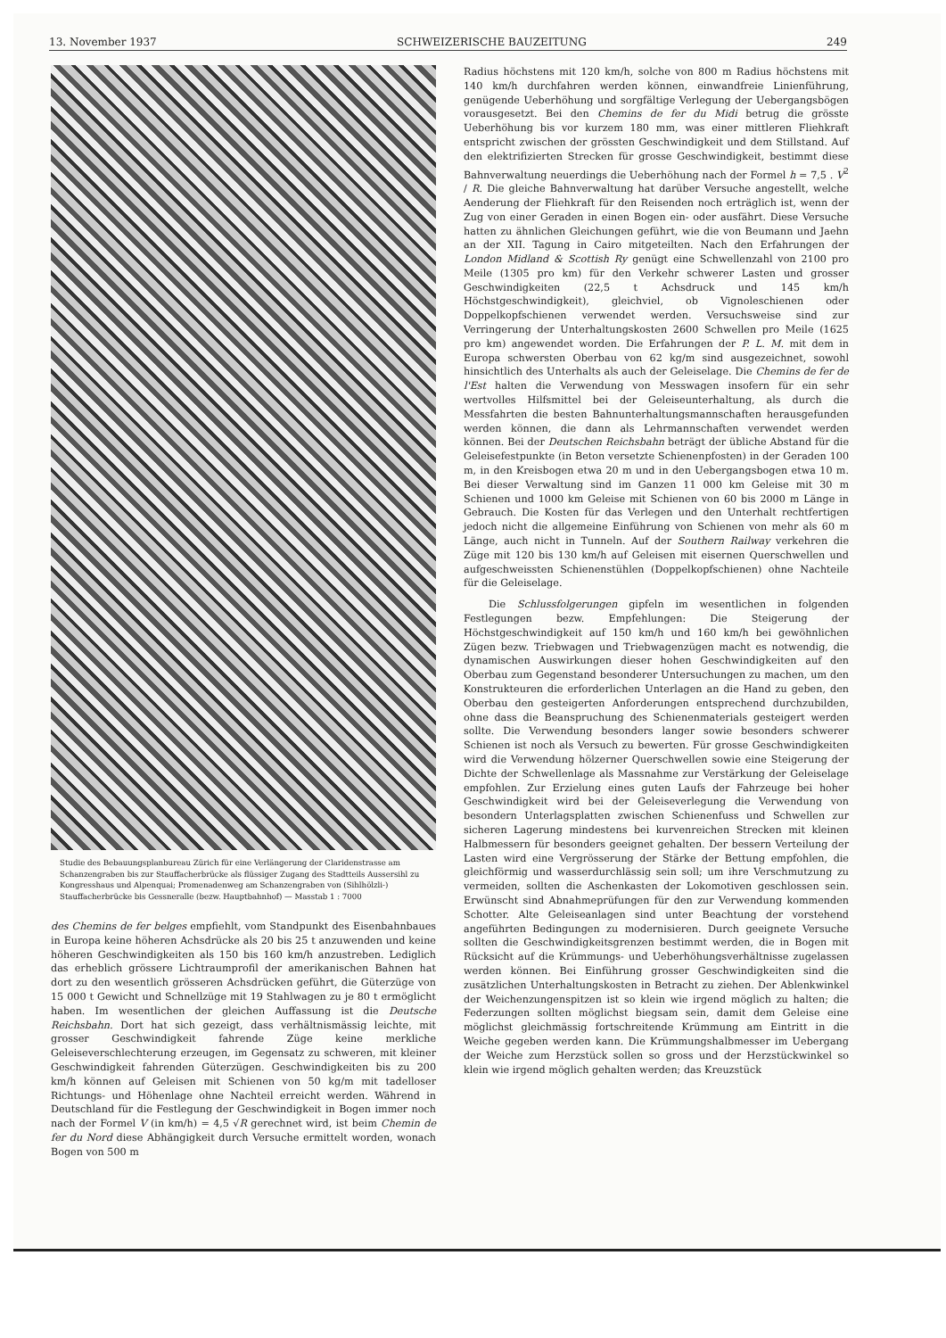13. November 1937 SCHWEIZERISCHE BAUZEITUNG 249
Studie des Bebauungsplanbureau Zürich für eine Verlängerung der Claridenstrasse am Schanzengraben bis zur Stauffacherbrücke als flüssiger Zugang des Stadtteils Aussersihl zu Kongresshaus und Alpenquai; Promenadenweg am Schanzengraben von (Sihlhölzli-) Stauffacherbrücke bis Gessneralle (bezw. Hauptbahnhof) — Masstab 1 : 7000
des Chemins de fer belges empfiehlt, vom Standpunkt des Eisenbahnbaues in Europa keine höheren Achsdrücke als 20 bis 25 t anzuwenden und keine höheren Geschwindigkeiten als 150 bis 160 km/h anzustreben. Lediglich das erheblich grössere Lichtraumprofil der amerikanischen Bahnen hat dort zu den wesentlich grösseren Achsdrücken geführt, die Güterzüge von 15 000 t Gewicht und Schnellzüge mit 19 Stahlwagen zu je 80 t ermöglicht haben. Im wesentlichen der gleichen Auffassung ist die Deutsche Reichsbahn. Dort hat sich gezeigt, dass verhältnismässig leichte, mit grosser Geschwindigkeit fahrende Züge keine merkliche Geleiseverschlechterung erzeugen, im Gegensatz zu schweren, mit kleiner Geschwindigkeit fahrenden Güterzügen. Geschwindigkeiten bis zu 200 km/h können auf Geleisen mit Schienen von 50 kg/m mit tadelloser Richtungs- und Höhenlage ohne Nachteil erreicht werden. Während in Deutschland für die Festlegung der Geschwindigkeit in Bogen immer noch nach der Formel V (in km/h) = 4,5 √R gerechnet wird, ist beim Chemin de fer du Nord diese Abhängigkeit durch Versuche ermittelt worden, wonach Bogen von 500 m
Radius höchstens mit 120 km/h, solche von 800 m Radius höchstens mit 140 km/h durchfahren werden können, einwandfreie Linienführung, genügende Ueberhöhung und sorgfältige Verlegung der Uebergangsbögen vorausgesetzt. Bei den Chemins de fer du Midi betrug die grösste Ueberhöhung bis vor kurzem 180 mm, was einer mittleren Fliehkraft entspricht zwischen der grössten Geschwindigkeit und dem Stillstand. Auf den elektrifizierten Strecken für grosse Geschwindigkeit, bestimmt diese Bahnverwaltung neuerdings die Ueberhöhung nach der Formel h = 7,5 . V<sup>2</sup> / R. Die gleiche Bahnverwaltung hat darüber Versuche angestellt, welche Aenderung der Fliehkraft für den Reisenden noch erträglich ist, wenn der Zug von einer Geraden in einen Bogen ein- oder ausfährt. Diese Versuche hatten zu ähnlichen Gleichungen geführt, wie die von Beumann und Jaehn an der XII. Tagung in Cairo mitgeteilten. Nach den Erfahrungen der London Midland & Scottish Ry genügt eine Schwellenzahl von 2100 pro Meile (1305 pro km) für den Verkehr schwerer Lasten und grosser Geschwindigkeiten (22,5 t Achsdruck und 145 km/h Höchstgeschwindigkeit), gleichviel, ob Vignoleschienen oder Doppelkopfschienen verwendet werden. Versuchsweise sind zur Verringerung der Unterhaltungskosten 2600 Schwellen pro Meile (1625 pro km) angewendet worden. Die Erfahrungen der P. L. M. mit dem in Europa schwersten Oberbau von 62 kg/m sind ausgezeichnet, sowohl hinsichtlich des Unterhalts als auch der Geleiselage. Die Chemins de fer de l'Est halten die Verwendung von Messwagen insofern für ein sehr wertvolles Hilfsmittel bei der Geleiseunterhaltung, als durch die Messfahrten die besten Bahnunterhaltungsmannschaften herausgefunden werden können, die dann als Lehrmannschaften verwendet werden können. Bei der Deutschen Reichsbahn beträgt der übliche Abstand für die Geleisefestpunkte (in Beton versetzte Schienenpfosten) in der Geraden 100 m, in den Kreisbogen etwa 20 m und in den Uebergangsbogen etwa 10 m. Bei dieser Verwaltung sind im Ganzen 11 000 km Geleise mit 30 m Schienen und 1000 km Geleise mit Schienen von 60 bis 2000 m Länge in Gebrauch. Die Kosten für das Verlegen und den Unterhalt rechtfertigen jedoch nicht die allgemeine Einführung von Schienen von mehr als 60 m Länge, auch nicht in Tunneln. Auf der Southern Railway verkehren die Züge mit 120 bis 130 km/h auf Geleisen mit eisernen Querschwellen und aufgeschweissten Schienenstühlen (Doppelkopfschienen) ohne Nachteile für die Geleiselage.
Die Schlussfolgerungen gipfeln im wesentlichen in folgenden Festlegungen bezw. Empfehlungen: Die Steigerung der Höchstgeschwindigkeit auf 150 km/h und 160 km/h bei gewöhnlichen Zügen bezw. Triebwagen und Triebwagenzügen macht es notwendig, die dynamischen Auswirkungen dieser hohen Geschwindigkeiten auf den Oberbau zum Gegenstand besonderer Untersuchungen zu machen, um den Konstrukteuren die erforderlichen Unterlagen an die Hand zu geben, den Oberbau den gesteigerten Anforderungen entsprechend durchzubilden, ohne dass die Beanspruchung des Schienenmaterials gesteigert werden sollte. Die Verwendung besonders langer sowie besonders schwerer Schienen ist noch als Versuch zu bewerten. Für grosse Geschwindigkeiten wird die Verwendung hölzerner Querschwellen sowie eine Steigerung der Dichte der Schwellenlage als Massnahme zur Verstärkung der Geleiselage empfohlen. Zur Erzielung eines guten Laufs der Fahrzeuge bei hoher Geschwindigkeit wird bei der Geleiseverlegung die Verwendung von besondern Unterlagsplatten zwischen Schienenfuss und Schwellen zur sicheren Lagerung mindestens bei kurvenreichen Strecken mit kleinen Halbmessern für besonders geeignet gehalten. Der bessern Verteilung der Lasten wird eine Vergrösserung der Stärke der Bettung empfohlen, die gleichförmig und wasserdurchlässig sein soll; um ihre Verschmutzung zu vermeiden, sollten die Aschenkasten der Lokomotiven geschlossen sein. Erwünscht sind Abnahmeprüfungen für den zur Verwendung kommenden Schotter. Alte Geleiseanlagen sind unter Beachtung der vorstehend angeführten Bedingungen zu modernisieren. Durch geeignete Versuche sollten die Geschwindigkeitsgrenzen bestimmt werden, die in Bogen mit Rücksicht auf die Krümmungs- und Ueberhöhungsverhältnisse zugelassen werden können. Bei Einführung grosser Geschwindigkeiten sind die zusätzlichen Unterhaltungskosten in Betracht zu ziehen. Der Ablenkwinkel der Weichenzungenspitzen ist so klein wie irgend möglich zu halten; die Federzungen sollten möglichst biegsam sein, damit dem Geleise eine möglichst gleichmässig fortschreitende Krümmung am Eintritt in die Weiche gegeben werden kann. Die Krümmungshalbmesser im Uebergang der Weiche zum Herzstück sollen so gross und der Herzstückwinkel so klein wie irgend möglich gehalten werden; das Kreuzstück